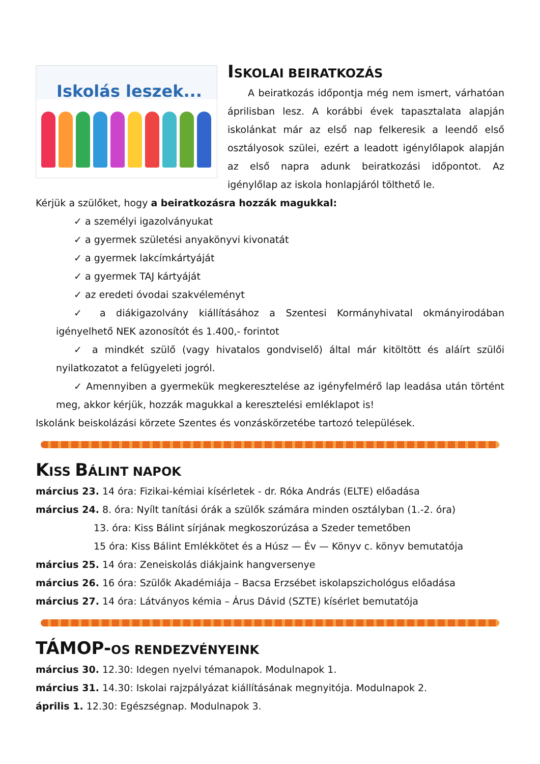Iskolás leszek...
ISKOLAI BEIRATKOZÁS
A beiratkozás időpontja még nem ismert, várhatóan áprilisban lesz. A korábbi évek tapasztalata alapján iskolánkat már az első nap felkeresik a leendő első osztályosok szülei, ezért a leadott igénylőlapok alapján az első napra adunk beiratkozási időpontot. Az igénylőlap az iskola honlapjáról tölthető le.
Kérjük a szülőket, hogy a beiratkozásra hozzák magukkal:
✓ a személyi igazolványukat
✓ a gyermek születési anyakönyvi kivonatát
✓ a gyermek lakcímkártyáját
✓ a gyermek TAJ kártyáját
✓ az eredeti óvodai szakvéleményt
✓ a diákigazolvány kiállításához a Szentesi Kormányhivatal okmányirodában igényelhető NEK azonosítót és 1.400,- forintot
✓ a mindkét szülő (vagy hivatalos gondviselő) által már kitöltött és aláírt szülői nyilatkozatot a felügyeleti jogról.
✓ Amennyiben a gyermekük megkeresztelése az igényfelmérő lap leadása után történt meg, akkor kérjük, hozzák magukkal a keresztelési emléklapot is!
Iskolánk beiskolázási körzete Szentes és vonzáskörzetébe tartozó települések.
KISS BÁLINT NAPOK
március 23. 14 óra: Fizikai-kémiai kísérletek - dr. Róka András (ELTE) előadása
március 24. 8. óra: Nyílt tanítási órák a szülők számára minden osztályban (1.-2. óra)
13. óra: Kiss Bálint sírjának megkoszorúzása a Szeder temetőben
15 óra: Kiss Bálint Emlékkötet és a Húsz — Év — Könyv c. könyv bemutatója
március 25. 14 óra: Zeneiskolás diákjaink hangversenye
március 26. 16 óra: Szülők Akadémiája – Bacsa Erzsébet iskolapszichológus előadása
március 27. 14 óra: Látványos kémia – Árus Dávid (SZTE) kísérlet bemutatója
TÁMOP-OS RENDEZVÉNYEINK
március 30. 12.30: Idegen nyelvi témanapok. Modulnapok 1.
március 31. 14.30: Iskolai rajzpályázat kiállításának megnyitója. Modulnapok 2.
április 1. 12.30: Egészségnap. Modulnapok 3.